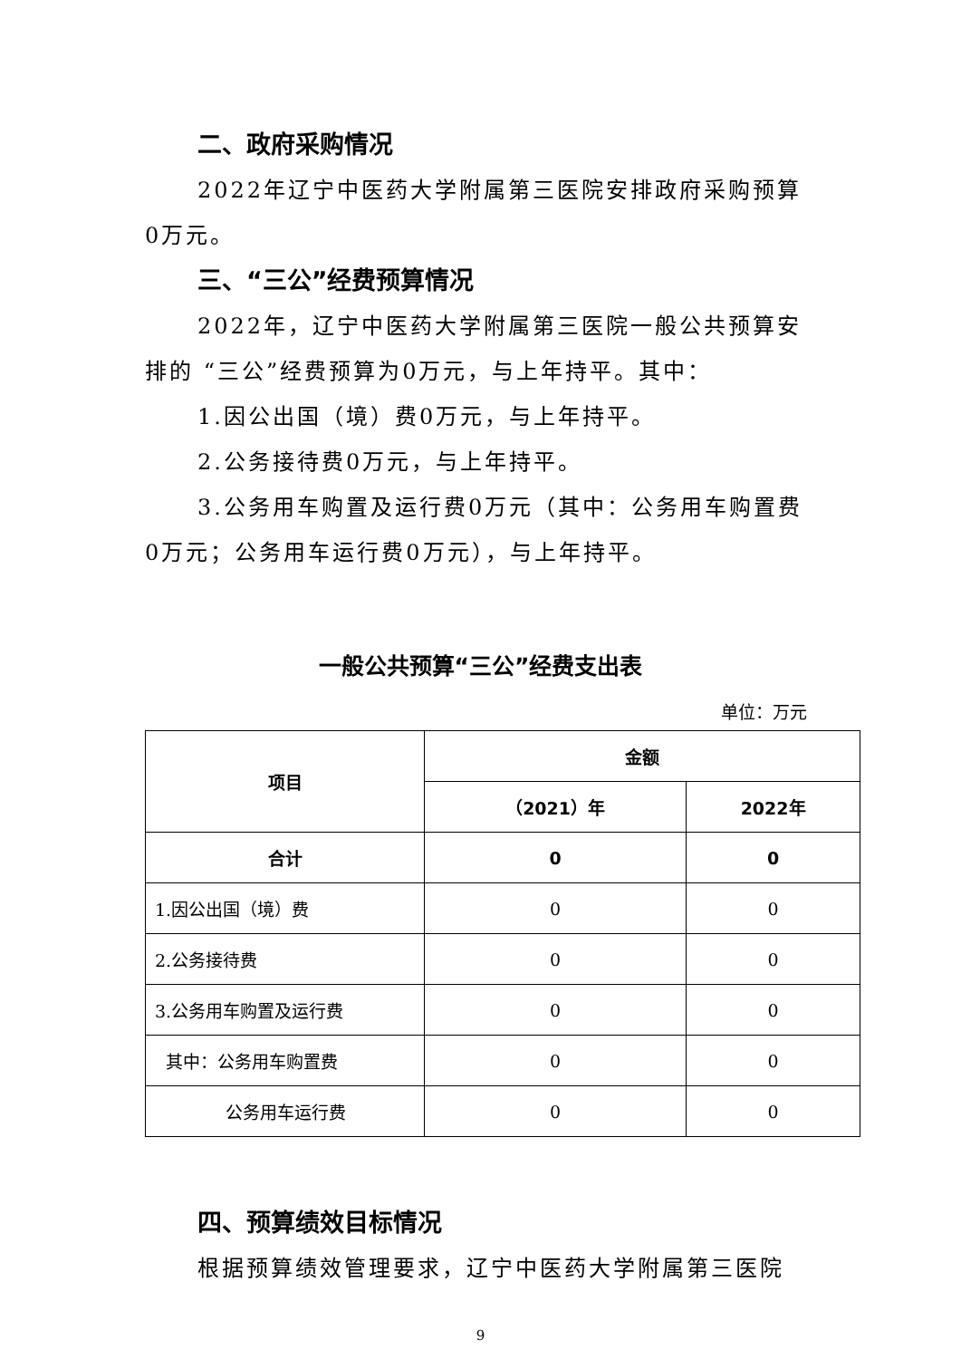二、政府采购情况
2022年辽宁中医药大学附属第三医院安排政府采购预算0万元。
三、“三公”经费预算情况
2022年，辽宁中医药大学附属第三医院一般公共预算安排的 “三公”经费预算为0万元，与上年持平。其中：
1.因公出国（境）费0万元，与上年持平。
2.公务接待费0万元，与上年持平。
3.公务用车购置及运行费0万元（其中：公务用车购置费0万元；公务用车运行费0万元），与上年持平。
一般公共预算“三公”经费支出表
单位：万元
| 项目 | 金额 | |
| --- | --- | --- |
| | （2021）年 | 2022年 |
| 合计 | 0 | 0 |
| 1.因公出国（境）费 | 0 | 0 |
| 2.公务接待费 | 0 | 0 |
| 3.公务用车购置及运行费 | 0 | 0 |
| 其中：公务用车购置费 | 0 | 0 |
| 公务用车运行费 | 0 | 0 |
四、预算绩效目标情况
根据预算绩效管理要求，辽宁中医药大学附属第三医院
9